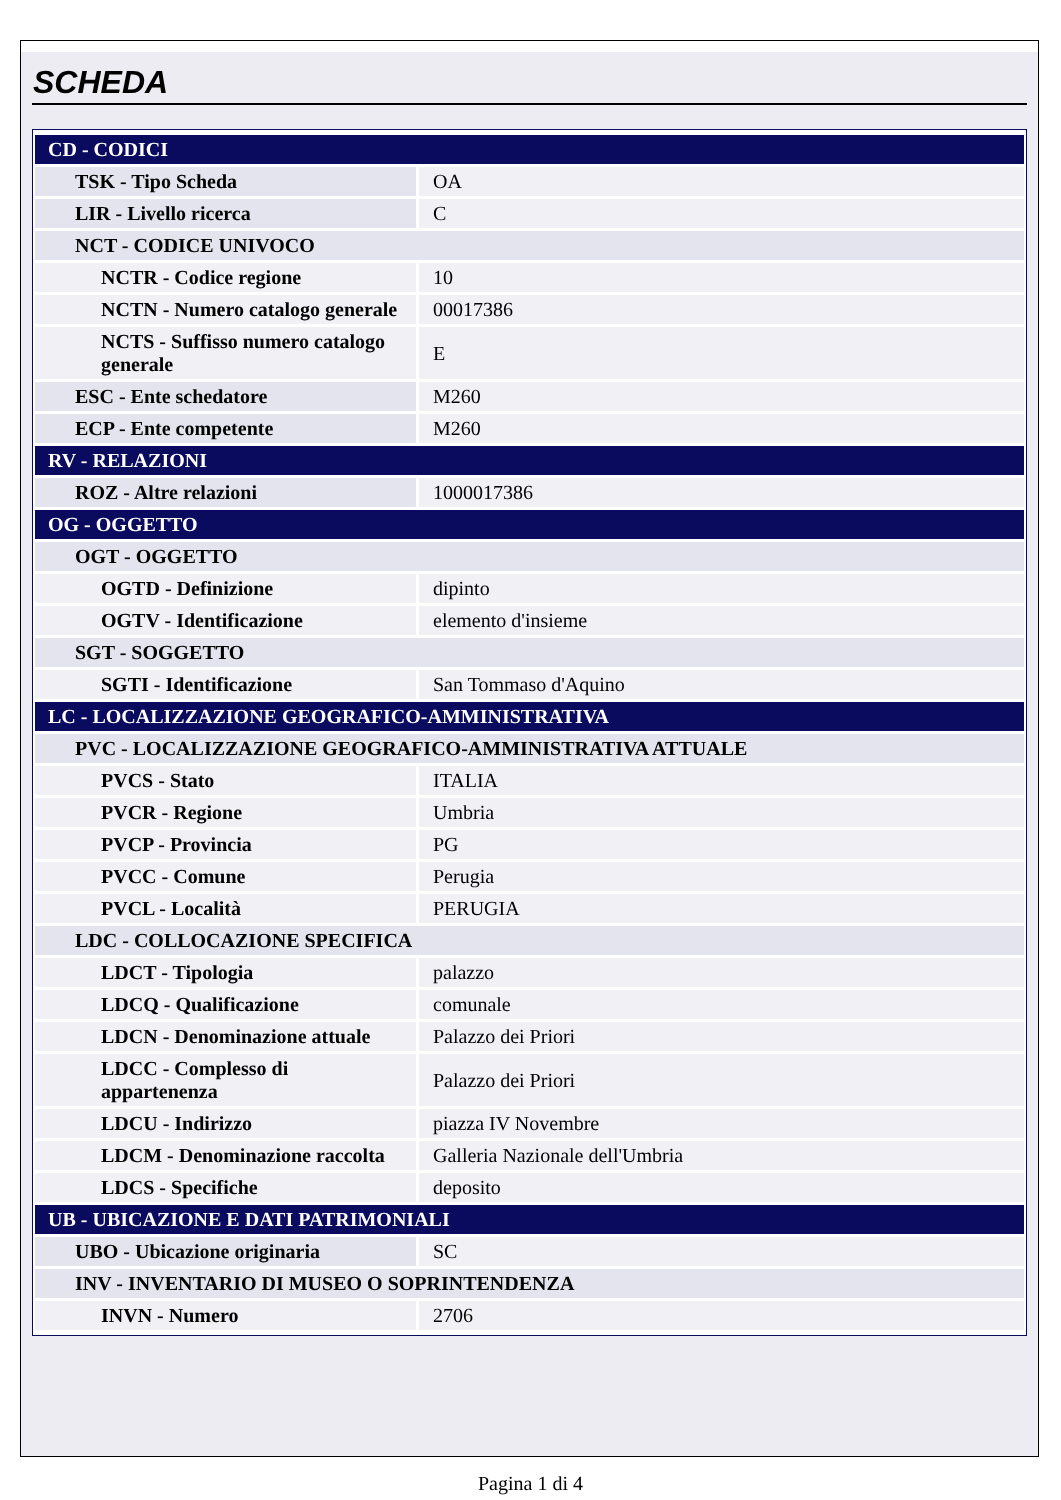SCHEDA
| CD - CODICI | |
| TSK - Tipo Scheda | OA |
| LIR - Livello ricerca | C |
| NCT - CODICE UNIVOCO | |
| NCTR - Codice regione | 10 |
| NCTN - Numero catalogo generale | 00017386 |
| NCTS - Suffisso numero catalogo generale | E |
| ESC - Ente schedatore | M260 |
| ECP - Ente competente | M260 |
| RV - RELAZIONI | |
| ROZ - Altre relazioni | 1000017386 |
| OG - OGGETTO | |
| OGT - OGGETTO | |
| OGTD - Definizione | dipinto |
| OGTV - Identificazione | elemento d'insieme |
| SGT - SOGGETTO | |
| SGTI - Identificazione | San Tommaso d'Aquino |
| LC - LOCALIZZAZIONE GEOGRAFICO-AMMINISTRATIVA | |
| PVC - LOCALIZZAZIONE GEOGRAFICO-AMMINISTRATIVA ATTUALE | |
| PVCS - Stato | ITALIA |
| PVCR - Regione | Umbria |
| PVCP - Provincia | PG |
| PVCC - Comune | Perugia |
| PVCL - Località | PERUGIA |
| LDC - COLLOCAZIONE SPECIFICA | |
| LDCT - Tipologia | palazzo |
| LDCQ - Qualificazione | comunale |
| LDCN - Denominazione attuale | Palazzo dei Priori |
| LDCC - Complesso di appartenenza | Palazzo dei Priori |
| LDCU - Indirizzo | piazza IV Novembre |
| LDCM - Denominazione raccolta | Galleria Nazionale dell'Umbria |
| LDCS - Specifiche | deposito |
| UB - UBICAZIONE E DATI PATRIMONIALI | |
| UBO - Ubicazione originaria | SC |
| INV - INVENTARIO DI MUSEO O SOPRINTENDENZA | |
| INVN - Numero | 2706 |
Pagina 1 di 4